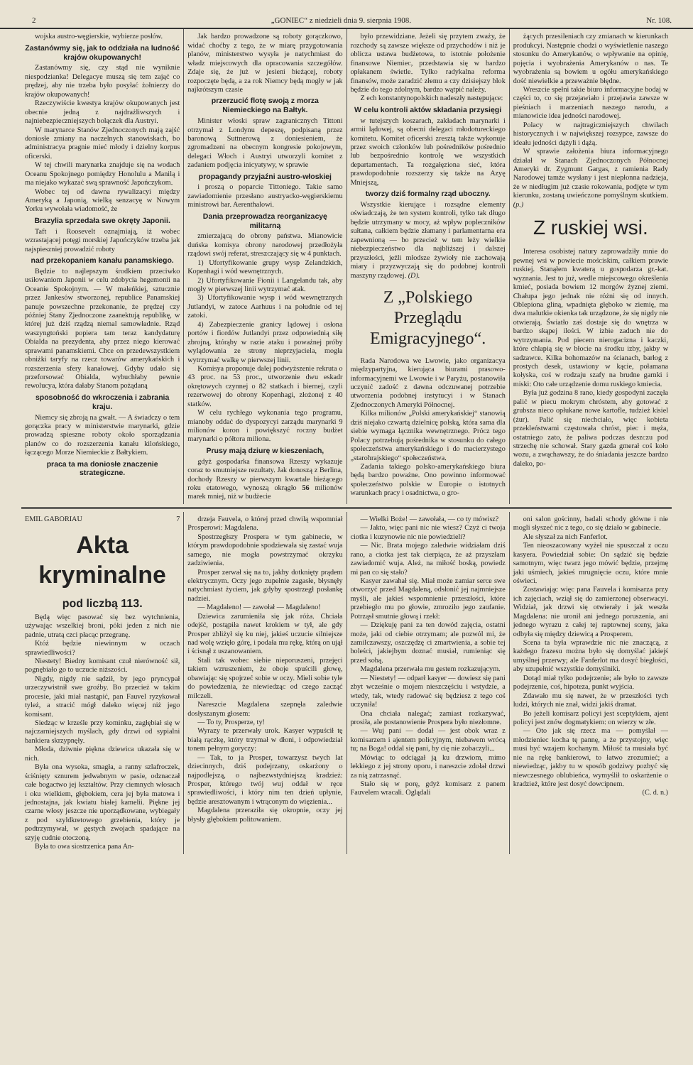2 „GONIEC“ z niedzieli dnia 9. sierpnia 1908. Nr. 108.
wojska austro-węgierskie, wybierze posłów.
Zastanówmy się, jak to oddziała na ludność krajów okupowanych!
Zastanówmy się, czy stąd nie wyniknie niespodzianka! Delegacye muszą się tem zająć co prędzej, aby nie trzeba było posyłać żołnierzy do krajów okupowanych!
Rzeczywiście kwestya krajów okupowanych jest obecnie jedną z najdrażliwszych i najniebezpieczniejszych bolączek dla Austryi.
W marynarce Stanów Zjednoczonych mają zajść doniosłe zmiany na naczelnych stanowiskach, bo administracya pragnie mieć młody i dzielny korpus oficerski.
W tej chwili marynarka znajduje się na wodach Oceanu Spokojnego pomiędzy Honolulu a Manilą i ma niejako wykazać swą sprawność Japończykom.
Wobec tej od dawna rywalizacyi między Ameryką a Japonią, wielką senzacyę w Nowym Yorku wywołała wiadomość, że
Brazylia sprzedała swe okręty Japonii.
Taft i Roosevelt oznajmiają, iż wobec wzrastającej potęgi morskiej Japończyków trzeba jak najspieszniej prowadzić roboty
nad przekopaniem kanału panamskiego.
Będzie to najlepszym środkiem przeciwko usiłowaniom Japonii w celu zdobycia hegemonii na Oceanie Spokojnym. — W maleńkiej, sztucznie przez Jankesów stworzonej, republice Panamskiej panuje powszechne przekonanie, że prędzej czy później Stany Zjednoczone zaanektują republikę, w której już dziś rządzą niemal samowładnie. Rząd waszyngtoński popiera tam teraz kandydaturę Obialda na prezydenta, aby przez niego kierować sprawami panamskiemi. Chce on przedewszystkiem obniżki taryfy na rzecz towarów amerykańskich i rozszerzenia sfery kanałowej. Gdyby udało się przeforsować Obialda, wybuchłaby pewnie rewolucya, która dałaby Stanom pożądaną
sposobność do wkroczenia i zabrania kraju.
Niemcy się zbroją na gwałt. — A świadczy o tem gorączka pracy w ministerstwie marynarki, gdzie prowadzą spieszne roboty około sporządzania planów co do rozszerzenia kanału kilońskiego, łączącego Morze Niemieckie z Bałtykiem.
praca ta ma doniosłe znaczenie strategiczne.
Jak bardzo prowadzone są roboty gorączkowo, widać choćby z tego, że w miarę przygotowania planów, ministerstwo wysyła je natychmiast do władz miejscowych dla opracowania szczegółów. Zdaje się, że już w jesieni bieżącej, roboty rozpoczęte będą, a za rok Niemcy będą mogły w jak najkrótszym czasie
przerzucić flotę swoją z morza Niemieckiego na Bałtyk.
Minister włoski spraw zagranicznych Tittoni otrzymał z Londynu depeszę, podpisaną przez baronową Suttnerową z doniesieniem, że zgromadzeni na obecnym kongresie pokojowym, delegaci Włoch i Austryi utworzyli komitet z zadaniem podjęcia inicyatywy, w sprawie
propagandy przyjaźni austro-włoskiej
i proszą o poparcie Tittoniego. Takie samo zawiadomienie przesłano austryacko-węgierskiemu ministrowi bar. Aerenthalowi.
Dania przeprowadza reorganizacyę militarną
zmierzającą do obrony państwa. Mianowicie duńska komisya obrony narodowej przedłożyła rządowi swój referat, streszczający się w 4 punktach.
1) Ufortyfikowanie grupy wysp Zelandzkich, Kopenhagi i wód wewnętrznych.
2) Ufortyfikowanie Fionii i Langelandu tak, aby mogły w pierwszej linii wytrzymać atak.
3) Ufortyfikowanie wysp i wód wewnętrznych Jutlandyi, w zatoce Aarhuus i na południe od tej zatoki.
4) Zabezpieczenie granicy lądowej i osłona portów i fiordów Jutlandyi przez odpowiednią siłę zbrojną, którąby w razie ataku i poważnej próby wylądowania ze strony nieprzyjaciela, mogła wytrzymać walkę w pierwszej linii.
Komisya proponuje dalej podwyższenie rekruta o 43 proc. na 53 proc., utworzenie dwu eskadr okrętowych czynnej o 82 statkach i biernej, czyli rezerwowej do obrony Kopenhagi, złożonej z 40 statków.
W celu rychłego wykonania tego programu, mianoby oddać do dyspozycyi zarządu marynarki 9 milionów koron i powiększyć roczny budżet marynarki o półtora miliona.
Prusy mają dziurę w kieszeniach,
gdyż gospodarka finansowa Rzeszy wykazuje coraz to smutniejsze rezultaty. Jak donoszą z Berlina, dochody Rzeszy w pierwszym kwartale bieżącego roku etatowego, wynoszą okrągło 56 milionów marek mniej, niż w budżecie
było przewidziane. Jeżeli się przytem zważy, że rozchody są zawsze większe od przychodów i niż je oblicza ustawa budżetowa, to istotnie położenie finansowe Niemiec, przedstawia się w bardzo opłakanem świetle. Tylko radykalna reforma finansów, może zaradzić złemu a czy dzisiejszy blok będzie do tego zdolnym, bardzo wątpić należy.
Z ech konstantynopolskich nadeszły następujące:
W celu kontroli aktów składania przysięgi
w tutejszych koszarach, zakładach marynarki i armii lądowej, są obecni delegaci młodotureckiego komitetu. Komitet oficerski zresztą także wykonuje przez swoich członków lub pośredników pośrednio lub bezpośrednio kontrolę we wszystkich departamentach. Ta rozgałęziona sieć, która prawdopodobnie rozszerzy się także na Azyę Mniejszą,
tworzy dziś formalny rząd uboczny.
Wszystkie kierujące i rozsądne elementy oświadczają, że ten system kontroli, tylko tak długo będzie utrzymany w mocy, aż wpływ popleczników sułtana, całkiem będzie złamany i parlamentarna era zapewnioną — bo przecież w tem leży wielkie niebezpieczeństwo dla najbliższej i dalszej przyszłości, jeźli młodsze żywioły nie zachowają miary i przyzwyczają się do podobnej kontroli maszyny rządowej. (D).
Z „Polskiego Przeglądu Emigracyjnego“.
Rada Narodowa we Lwowie, jako organizacya międzypartyjna, kierująca biurami prasowo-informacyjnemi we Lwowie i w Paryżu, postanowiła uczynić zadość z dawna odczuwanej potrzebie utworzenia podobnej instytucyi i w Stanach Zjednoczonych Ameryki Północnej.
Kilka milionów „Polski amerykańskiej“ stanowią dziś niejako czwartą dzielnicę polską, która sama dla siebie wymaga łącznika wewnętrznego. Prócz tego Polacy potrzebują pośrednika w stosunku do całego społeczeństwa amerykańskiego i do macierzystego „starohrajskiego“ społeczeństwa.
Zadania takiego polsko-amerykańskiego biura będą bardzo poważne. Ono powinno informować społeczeństwo polskie w Europie o istotnych warunkach pracy i osadnictwa, o gro-
żących przesileniach czy zmianach w kierunkach produkcyi. Następnie chodzi o wyświetlenie naszego stosunku do Amerykanów, o wpływanie na opinię, pojęcia i wyobrażenia Amerykanów o nas. Te wyobrażenia są bowiem u ogółu amerykańskiego dość niewielkie a przeważnie błędne.
Wreszcie spełni takie biuro informacyjne bodaj w części to, co się przejawiało i przejawia zawsze w pieśniach i marzeniach naszego narodu, a mianowicie idea jedności narodowej.
Polacy w najtragiczniejszych chwilach historycznych i w największej rozsypce, zawsze do ideału jedności dążyli i dążą.
W sprawie założenia biura informacyjnego działał w Stanach Zjednoczonych Północnej Ameryki dr. Zygmunt Gargas, z ramienia Rady Narodowej tamże wysłany i jest niepłonna nadzieja, że w niedługim już czasie rokowania, podjęte w tym kierunku, zostaną uwieńczone pomyślnym skutkiem. (p.)
Z ruskiej wsi.
Interesa osobistej natury zaprowadziły mnie do pewnej wsi w powiecie mościskim, całkiem prawie ruskiej. Stanąłem kwaterą u gospodarza gr.-kat. wyznania. Jest to już, wedle miejscowego określenia kmieć, posiada bowiem 12 morgów żyznej ziemi. Chałupa jego jednak nie różni się od innych. Oblepiona gliną, wpadnięta głęboko w ziemię, ma dwa malutkie okienka tak urządzone, że się nigdy nie otwierają. Światło zaś dostaje się do wnętrza w bardzo skąpej ilości. W izbie zaduch nie do wytrzymania. Pod piecem nierogacizna i kaczki, które chlapią się w błocie na środku izby, jakby w sadzawce. Kilka bohomazów na ścianach, barłog z prostych desek, ustawiony w kącie, połamana kołyska, coś w rodzaju szafy na brudne garnki i miski: Oto całe urządzenie domu ruskiego kmiecia.
Była już godzina 8 rano, kiedy gospodyni zaczęła palić w piecu mokrym chróstem, aby gotować z grubsza nieco opłukane nowe kartofle, tudzież kisiel (żur). Palić się niechciało, więc kobieta przekleństwami częstowała chróst, piec i męża, ostatniego zato, że paliwa podczas deszczu pod strzechę nie schował. Stary gazda gmerał coś koło wozu, a zwąchawszy, że do śniadania jeszcze bardzo daleko, po-
EMIL GABORIAU 7
Akta kryminalne
pod liczbą 113.
Będą więc pasować się bez wytchnienia, używając wszelkiej broni, póki jeden z nich nie padnie, utratą czci płacąc przegranę.
Któż będzie niewinnym w oczach sprawiedliwości?
Niestety! Biedny komisant czuł nierówność sił, pognębiało go to uczucie niższości.
Nigdy, nigdy nie sądził, by jego pryncypał urzeczywistnił swe groźby. Bo przecież w takim procesie, jaki miał nastąpić, pan Fauvel ryzykował tyleż, a stracić mógł daleko więcej niż jego komisant.
Siedząc w krześle przy kominku, zagłębiał się w najczarniejszych myślach, gdy drzwi od sypialni bankiera skrzypnęły.
Młoda, dziwnie piękna dziewica ukazała się w nich.
Była ona wysoka, smagła, a ranny szlafroczek, ściśnięty sznurem jedwabnym w pasie, odznaczał całe bogactwo jej kształtów. Przy ciemnych włosach i oku wielkiem, głębokiem, cera jej była matowa i jednostajna, jak kwiatu białej kamelii. Piękne jej czarne włosy jeszcze nie uporządkowane, wybiegały z pod szyldkretowego grzebienia, który je podtrzymywał, w gęstych zwojach spadające na szyję cudnie otoczoną.
Była to owa siostrzenica pana An-
drzeja Fauvela, o której przed chwilą wspomniał Prosperowi: Magdalena.
Spostrzegłszy Prospera w tym gabinecie, w którym prawdopodobnie spodziewała się zastać wuja samego, nie mogła powstrzymać okrzyku zadziwienia.
Prosper zerwał się na to, jakby dotknięty prądem elektrycznym. Oczy jego zupełnie zagasłe, błysnęły natychmiast życiem, jak gdyby spostrzegł posłankę nadziei.
— Magdaleno! — zawołał — Magdaleno!
Dziewica zarumieniła się jak róża. Chciała odejść, postąpiła nawet krokiem w tył, ale gdy Prosper zbliżył się ku niej, jakieś uczucie silniejsze nad wolę wzięło górę, i podała mu rękę, którą on ujął i ścisnął z uszanowaniem.
Stali tak wobec siebie nieporuszeni, przejęci takiem wzruszeniem, że oboje spuścili głowę, obawiając się spojrzeć sobie w oczy. Mieli sobie tyle do powiedzenia, że niewiedząc od czego zacząć milczeli.
Nareszcie Magdalena szepnęła zaledwie dosłyszanym głosem:
— To ty, Prosperze, ty!
Wyrazy te przerwały urok. Kasyer wypuścił tę białą rączkę, który trzymał w dłoni, i odpowiedział tonem pełnym goryczy:
— Tak, to ja Prosper, towarzysz twych lat dziecinnych, dziś podejrzany, oskarżony o najpodlejszą, o najbezwstydniejszą kradzież: Prosper, którego twój wuj oddał w ręce sprawiedliwości, i który nim ten dzień upłynie, będzie aresztowanym i wtrąconym do więzienia...
Magdalena przeraziła się okropnie, oczy jej błysły głębokiem politowaniem.
— Wielki Boże! — zawołała, — co ty mówisz?
— Jakto, więc pani nic nie wiesz? Czyż ci twoja ciotka i kuzynowie nic nie powiedzieli?
— Nic. Brata mojego zaledwie widziałam dziś rano, a ciotka jest tak cierpiąca, że aż przyszłam zawiadomić wuja. Ależ, na miłość boską, powiedz mi pan co się stało?
Kasyer zawahał się. Miał może zamiar serce swe otworzyć przed Magdaleną, odsłonić jej najmniejsze myśli, ale jakieś wspomnienie przeszłości, które przebiegło mu po głowie, zmroziło jego zaufanie. Potrząsł smutnie głową i rzekł:
— Dziękuję pani za ten dowód zajęcia, ostatni może, jaki od ciebie otrzymam; ale pozwól mi, że zamilczawszy, oszczędzę ci zmartwienia, a sobie tej boleści, jakiejbym doznać musiał, rumieniąc się przed sobą.
Magdalena przerwała mu gestem rozkazującym.
— Niestety! — odparł kasyer — dowiesz się pani zbyt wcześnie o mojem nieszczęściu i wstydzie, a wtedy, tak, wtedy radować się będziesz z tego coś uczyniła!
Ona chciała nalegać; zamiast rozkazywać, prosiła, ale postanowienie Prospera było niezłomne.
— Wuj pani — dodał — jest obok wraz z komisarzem i ajentem policyjnym, niebawem wrócą tu; na Boga! oddal się pani, by cię nie zobaczyli...
Mówiąc to odciągał ją ku drzwiom, mimo lekkiego z jej strony oporu, i nareszcie zdołał drzwi za nią zatrzasnąć.
Stało się w porę, gdyż komisarz z panem Fauvelem wracali. Oglądali
oni salon gościnny, badali schody główne i nie mogli słyszeć nic z tego, co się działo w gabinecie.
Ale słyszał za nich Fanferlot.
Ten nieoszacowany wyżeł nie spuszczał z oczu kasyera. Powiedział sobie: On sądzić się będzie samotnym, więc twarz jego mówić będzie, przejmę jaki uśmiech, jakieś mrugnięcie oczu, które mnie oświeci.
Zostawiając więc pana Fauvela i komisarza przy ich zajęciach, wziął się do zamierzonej obserwacyi. Widział, jak drzwi się otwierały i jak weszła Magdalena: nie uronił ani jednego poruszenia, ani jednego wyrazu z całej tej raptownej sceny, jaka odbyła się między dziewicą a Prosperem.
Scena ta była wprawdzie nic nie znaczącą, z każdego frazesu można było się domyślać jakiejś umyślnej przerwy; ale Fanferlot ma dosyć biegłości, aby uzupełnić wszystkie domyślniki.
Dotąd miał tylko podejrzenie; ale było to zawsze podejrzenie, coś, hipoteza, punkt wyjścia.
Zdawało mu się nawet, że w przeszłości tych ludzi, których nie znał, widzi jakiś dramat.
Bo jeżeli komisarz policyi jest sceptykiem, ajent policyi jest znów dogmatykiem: on wierzy w złe.
— Oto jak się rzecz ma — pomyślał — młodzieniec kocha tę pannę, a że przystojny, więc musi być wzajem kochanym. Miłość ta musiała być nie na rękę bankierowi, to łatwo zrozumieć; a niewiedząc, jakby tu w sposób godziwy pozbyć się niewczesnego oblubieńca, wymyślił to oskarżenie o kradzież, które jest dosyć dowcipnem.
(C. d. n.)